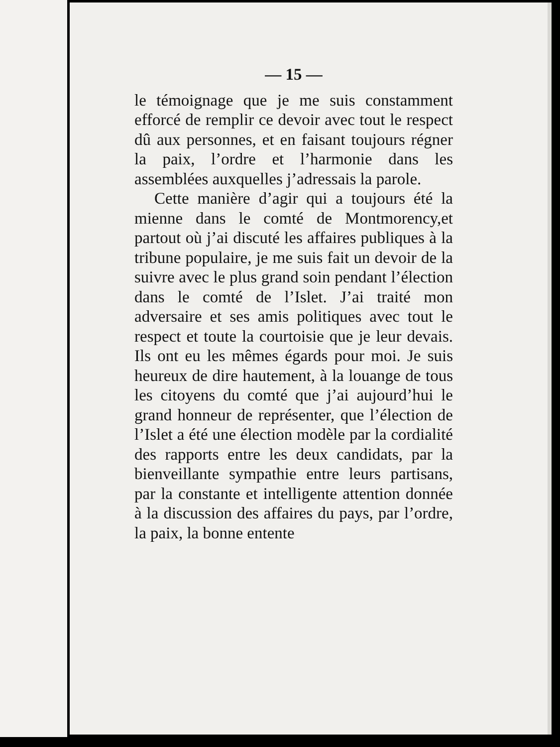— 15 —
le témoignage que je me suis constamment efforcé de remplir ce devoir avec tout le respect dû aux personnes, et en faisant toujours régner la paix, l’ordre et l’harmonie dans les assemblées auxquelles j’adressais la parole.
Cette manière d’agir qui a toujours été la mienne dans le comté de Montmorency,et partout où j’ai discuté les affaires publiques à la tribune populaire, je me suis fait un devoir de la suivre avec le plus grand soin pendant l’élection dans le comté de l’Islet. J’ai traité mon adversaire et ses amis politiques avec tout le respect et toute la courtoisie que je leur devais. Ils ont eu les mêmes égards pour moi. Je suis heureux de dire hautement, à la louange de tous les citoyens du comté que j’ai aujourd’hui le grand honneur de représenter, que l’élection de l’Islet a été une élection modèle par la cordialité des rapports entre les deux candidats, par la bienveillante sympathie entre leurs partisans, par la constante et intelligente attention donnée à la discussion des affaires du pays, par l’ordre, la paix, la bonne entente